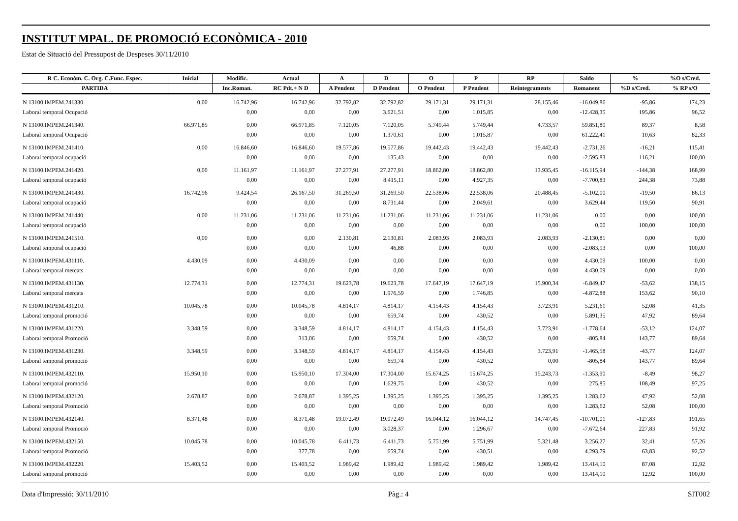INSTITUT MPAL. DE PROMOCIÓ ECONÒMICA - 2010
Estat de Situació del Pressupost de Despeses 30/11/2010
| R C. Econòm. C. Org. C.Func. Espec. | Inicial | Modific. | Actual | A | D | O | P | RP | Saldo | % | %O s/Cred. |
| --- | --- | --- | --- | --- | --- | --- | --- | --- | --- | --- | --- |
| PARTIDA | | Inc.Roman. | RC Pdt.+ N D | A Pendent | D Pendent | O Pendent | P Pendent | Reintegraments | Romanent | %D s/Cred. | % RP s/O |
| N 13100.IMPEM.241330. | 0,00 | 16.742,96 | 16.742,96 | 32.792,82 | 32.792,82 | 29.171,31 | 29.171,31 | 28.155,46 | -16.049,86 | -95,86 | 174,23 |
| Laboral temporal Ocupació | | 0,00 | 0,00 | 0,00 | 3.621,51 | 0,00 | 1.015,85 | 0,00 | -12.428,35 | 195,86 | 96,52 |
| N 13100.IMPEM.241340. | 66.971,85 | 0,00 | 66.971,85 | 7.120,05 | 7.120,05 | 5.749,44 | 5.749,44 | 4.733,57 | 59.851,80 | 89,37 | 8,58 |
| Laboral temporal Ocupació | | 0,00 | 0,00 | 0,00 | 1.370,61 | 0,00 | 1.015,87 | 0,00 | 61.222,41 | 10,63 | 82,33 |
| N 13100.IMPEM.241410. | 0,00 | 16.846,60 | 16.846,60 | 19.577,86 | 19.577,86 | 19.442,43 | 19.442,43 | 19.442,43 | -2.731,26 | -16,21 | 115,41 |
| Laboral temporal ocupació | | 0,00 | 0,00 | 0,00 | 135,43 | 0,00 | 0,00 | 0,00 | -2.595,83 | 116,21 | 100,00 |
| N 13100.IMPEM.241420. | 0,00 | 11.161,97 | 11.161,97 | 27.277,91 | 27.277,91 | 18.862,80 | 18.862,80 | 13.935,45 | -16.115,94 | -144,38 | 168,99 |
| Laboral temporal ocupació | | 0,00 | 0,00 | 0,00 | 8.415,11 | 0,00 | 4.927,35 | 0,00 | -7.700,83 | 244,38 | 73,88 |
| N 13100.IMPEM.241430. | 16.742,96 | 9.424,54 | 26.167,50 | 31.269,50 | 31.269,50 | 22.538,06 | 22.538,06 | 20.488,45 | -5.102,00 | -19,50 | 86,13 |
| Laboral temporal ocupació | | 0,00 | 0,00 | 0,00 | 8.731,44 | 0,00 | 2.049,61 | 0,00 | 3.629,44 | 119,50 | 90,91 |
| N 13100.IMPEM.241440. | 0,00 | 11.231,06 | 11.231,06 | 11.231,06 | 11.231,06 | 11.231,06 | 11.231,06 | 11.231,06 | 0,00 | 0,00 | 100,00 |
| Laboral temporal ocupació | | 0,00 | 0,00 | 0,00 | 0,00 | 0,00 | 0,00 | 0,00 | 0,00 | 100,00 | 100,00 |
| N 13100.IMPEM.241510. | 0,00 | 0,00 | 0,00 | 2.130,81 | 2.130,81 | 2.083,93 | 2.083,93 | 2.083,93 | -2.130,81 | 0,00 | 0,00 |
| Laboral temporal ocupació | | 0,00 | 0,00 | 0,00 | 46,88 | 0,00 | 0,00 | 0,00 | -2.083,93 | 0,00 | 100,00 |
| N 13100.IMPEM.431110. | 4.430,09 | 0,00 | 4.430,09 | 0,00 | 0,00 | 0,00 | 0,00 | 0,00 | 4.430,09 | 100,00 | 0,00 |
| Laboral temporal mercats | | 0,00 | 0,00 | 0,00 | 0,00 | 0,00 | 0,00 | 0,00 | 4.430,09 | 0,00 | 0,00 |
| N 13100.IMPEM.431130. | 12.774,31 | 0,00 | 12.774,31 | 19.623,78 | 19.623,78 | 17.647,19 | 17.647,19 | 15.900,34 | -6.849,47 | -53,62 | 138,15 |
| Laboral temporal mercats | | 0,00 | 0,00 | 0,00 | 1.976,59 | 0,00 | 1.746,85 | 0,00 | -4.872,88 | 153,62 | 90,10 |
| N 13100.IMPEM.431210. | 10.045,78 | 0,00 | 10.045,78 | 4.814,17 | 4.814,17 | 4.154,43 | 4.154,43 | 3.723,91 | 5.231,61 | 52,08 | 41,35 |
| Laboral temporal promoció | | 0,00 | 0,00 | 0,00 | 659,74 | 0,00 | 430,52 | 0,00 | 5.891,35 | 47,92 | 89,64 |
| N 13100.IMPEM.431220. | 3.348,59 | 0,00 | 3.348,59 | 4.814,17 | 4.814,17 | 4.154,43 | 4.154,43 | 3.723,91 | -1.778,64 | -53,12 | 124,07 |
| Laboral temporal Promoció | | 0,00 | 313,06 | 0,00 | 659,74 | 0,00 | 430,52 | 0,00 | -805,84 | 143,77 | 89,64 |
| N 13100.IMPEM.431230. | 3.348,59 | 0,00 | 3.348,59 | 4.814,17 | 4.814,17 | 4.154,43 | 4.154,43 | 3.723,91 | -1.465,58 | -43,77 | 124,07 |
| Laboral temporal promoció | | 0,00 | 0,00 | 0,00 | 659,74 | 0,00 | 430,52 | 0,00 | -805,84 | 143,77 | 89,64 |
| N 13100.IMPEM.432110. | 15.950,10 | 0,00 | 15.950,10 | 17.304,00 | 17.304,00 | 15.674,25 | 15.674,25 | 15.243,73 | -1.353,90 | -8,49 | 98,27 |
| Laboral temporal promoció | | 0,00 | 0,00 | 0,00 | 1.629,75 | 0,00 | 430,52 | 0,00 | 275,85 | 108,49 | 97,25 |
| N 13100.IMPEM.432120. | 2.678,87 | 0,00 | 2.678,87 | 1.395,25 | 1.395,25 | 1.395,25 | 1.395,25 | 1.395,25 | 1.283,62 | 47,92 | 52,08 |
| Laboral temporal Promoció | | 0,00 | 0,00 | 0,00 | 0,00 | 0,00 | 0,00 | 0,00 | 1.283,62 | 52,08 | 100,00 |
| N 13100.IMPEM.432140. | 8.371,48 | 0,00 | 8.371,48 | 19.072,49 | 19.072,49 | 16.044,12 | 16.044,12 | 14.747,45 | -10.701,01 | -127,83 | 191,65 |
| Laboral temporal Promoció | | 0,00 | 0,00 | 0,00 | 3.028,37 | 0,00 | 1.296,67 | 0,00 | -7.672,64 | 227,83 | 91,92 |
| N 13100.IMPEM.432150. | 10.045,78 | 0,00 | 10.045,78 | 6.411,73 | 6.411,73 | 5.751,99 | 5.751,99 | 5.321,48 | 3.256,27 | 32,41 | 57,26 |
| Laboral temporal Promoció | | 0,00 | 377,78 | 0,00 | 659,74 | 0,00 | 430,51 | 0,00 | 4.293,79 | 63,83 | 92,52 |
| N 13100.IMPEM.432220. | 15.403,52 | 0,00 | 15.403,52 | 1.989,42 | 1.989,42 | 1.989,42 | 1.989,42 | 1.989,42 | 13.414,10 | 87,08 | 12,92 |
| Laboral temporal promoció | | 0,00 | 0,00 | 0,00 | 0,00 | 0,00 | 0,00 | 0,00 | 13.414,10 | 12,92 | 100,00 |
Data d'Impressió: 30/11/2010 Pàg.: 4 SIT002